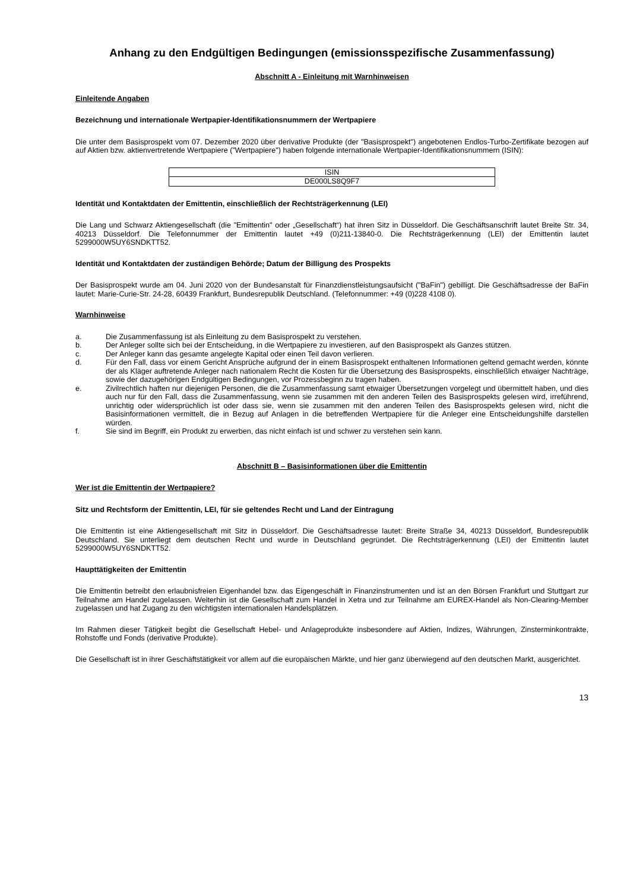Anhang zu den Endgültigen Bedingungen (emissionsspezifische Zusammenfassung)
Abschnitt A - Einleitung mit Warnhinweisen
Einleitende Angaben
Bezeichnung und internationale Wertpapier-Identifikationsnummern der Wertpapiere
Die unter dem Basisprospekt vom 07. Dezember 2020 über derivative Produkte (der "Basisprospekt") angebotenen Endlos-Turbo-Zertifikate bezogen auf auf Aktien bzw. aktienvertretende Wertpapiere ("Wertpapiere") haben folgende internationale Wertpapier-Identifikationsnummern (ISIN):
| ISIN |
| --- |
| DE000LS8Q9F7 |
Identität und Kontaktdaten der Emittentin, einschließlich der Rechtsträgerkennung (LEI)
Die Lang und Schwarz Aktiengesellschaft (die "Emittentin" oder „Gesellschaft“) hat ihren Sitz in Düsseldorf. Die Geschäftsanschrift lautet Breite Str. 34, 40213 Düsseldorf. Die Telefonnummer der Emittentin lautet +49 (0)211-13840-0. Die Rechtsträgerkennung (LEI) der Emittentin lautet 5299000W5UY6SNDKTT52.
Identität und Kontaktdaten der zuständigen Behörde; Datum der Billigung des Prospekts
Der Basisprospekt wurde am 04. Juni 2020 von der Bundesanstalt für Finanzdienstleistungsaufsicht ("BaFin") gebilligt. Die Geschäftsadresse der BaFin lautet: Marie-Curie-Str. 24-28, 60439 Frankfurt, Bundesrepublik Deutschland. (Telefonnummer: +49 (0)228 4108 0).
Warnhinweise
a. Die Zusammenfassung ist als Einleitung zu dem Basisprospekt zu verstehen.
b. Der Anleger sollte sich bei der Entscheidung, in die Wertpapiere zu investieren, auf den Basisprospekt als Ganzes stützen.
c. Der Anleger kann das gesamte angelegte Kapital oder einen Teil davon verlieren.
d. Für den Fall, dass vor einem Gericht Ansprüche aufgrund der in einem Basisprospekt enthaltenen Informationen geltend gemacht werden, könnte der als Kläger auftretende Anleger nach nationalem Recht die Kosten für die Übersetzung des Basisprospekts, einschließlich etwaiger Nachträge, sowie der dazugehörigen Endgültigen Bedingungen, vor Prozessbeginn zu tragen haben.
e. Zivilrechtlich haften nur diejenigen Personen, die die Zusammenfassung samt etwaiger Übersetzungen vorgelegt und übermittelt haben, und dies auch nur für den Fall, dass die Zusammenfassung, wenn sie zusammen mit den anderen Teilen des Basisprospekts gelesen wird, irreführend, unrichtig oder widersprüchlich ist oder dass sie, wenn sie zusammen mit den anderen Teilen des Basisprospekts gelesen wird, nicht die Basisinformationen vermittelt, die in Bezug auf Anlagen in die betreffenden Wertpapiere für die Anleger eine Entscheidungshilfe darstellen würden.
f. Sie sind im Begriff, ein Produkt zu erwerben, das nicht einfach ist und schwer zu verstehen sein kann.
Abschnitt B – Basisinformationen über die Emittentin
Wer ist die Emittentin der Wertpapiere?
Sitz und Rechtsform der Emittentin, LEI, für sie geltendes Recht und Land der Eintragung
Die Emittentin ist eine Aktiengesellschaft mit Sitz in Düsseldorf. Die Geschäftsadresse lautet: Breite Straße 34, 40213 Düsseldorf, Bundesrepublik Deutschland. Sie unterliegt dem deutschen Recht und wurde in Deutschland gegründet. Die Rechtsträgerkennung (LEI) der Emittentin lautet 5299000W5UY6SNDKTT52.
Haupttätigkeiten der Emittentin
Die Emittentin betreibt den erlaubnisfreien Eigenhandel bzw. das Eigengeschäft in Finanzinstrumenten und ist an den Börsen Frankfurt und Stuttgart zur Teilnahme am Handel zugelassen. Weiterhin ist die Gesellschaft zum Handel in Xetra und zur Teilnahme am EUREX-Handel als Non-Clearing-Member zugelassen und hat Zugang zu den wichtigsten internationalen Handelsplätzen.
Im Rahmen dieser Tätigkeit begibt die Gesellschaft Hebel- und Anlageprodukte insbesondere auf Aktien, Indizes, Währungen, Zinsterminkontrakte, Rohstoffe und Fonds (derivative Produkte).
Die Gesellschaft ist in ihrer Geschäftstätigkeit vor allem auf die europäischen Märkte, und hier ganz überwiegend auf den deutschen Markt, ausgerichtet.
13